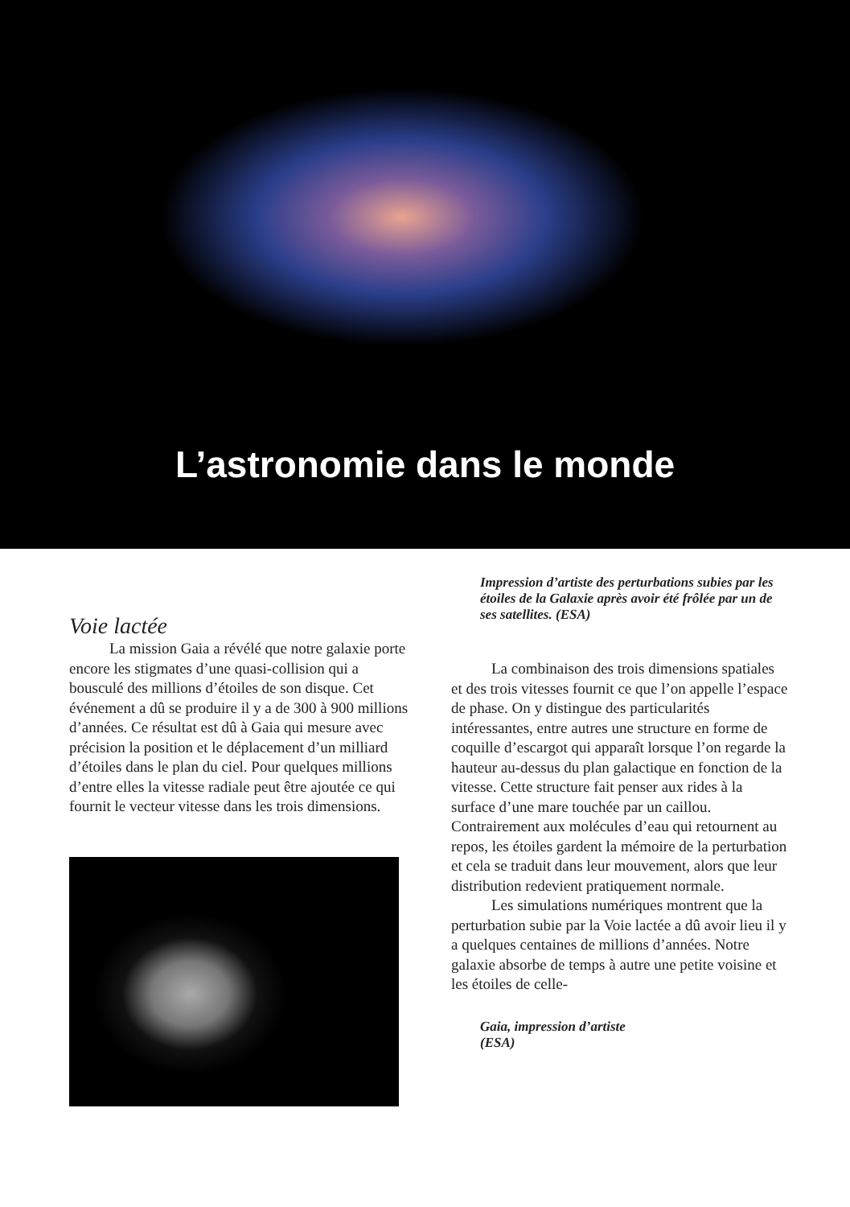L’astronomie dans le monde
Voie lactée
La mission Gaia a révélé que notre galaxie porte encore les stigmates d’une quasi-collision qui a bousculé des millions d’étoiles de son disque. Cet événement a dû se produire il y a de 300 à 900 millions d’années. Ce résultat est dû à Gaia qui mesure avec précision la position et le déplacement d’un milliard d’étoiles dans le plan du ciel. Pour quelques millions d’entre elles la vitesse radiale peut être ajoutée ce qui fournit le vecteur vitesse dans les trois dimensions.
Impression d’artiste des perturbations subies par les étoiles de la Galaxie après avoir été frôlée par un de ses satellites. (ESA)
La combinaison des trois dimensions spatiales et des trois vitesses fournit ce que l’on appelle l’espace de phase. On y distingue des particularités intéressantes, entre autres une structure en forme de coquille d’escargot qui apparaît lorsque l’on regarde la hauteur au-dessus du plan galactique en fonction de la vitesse. Cette structure fait penser aux rides à la surface d’une mare touchée par un caillou. Contrairement aux molécules d’eau qui retournent au repos, les étoiles gardent la mémoire de la perturbation et cela se traduit dans leur mouvement, alors que leur distribution redevient pratiquement normale.
Les simulations numériques montrent que la perturbation subie par la Voie lactée a dû avoir lieu il y a quelques centaines de millions d’années. Notre galaxie absorbe de temps à autre une petite voisine et les étoiles de celle-
Gaia, impression d’artiste
(ESA)